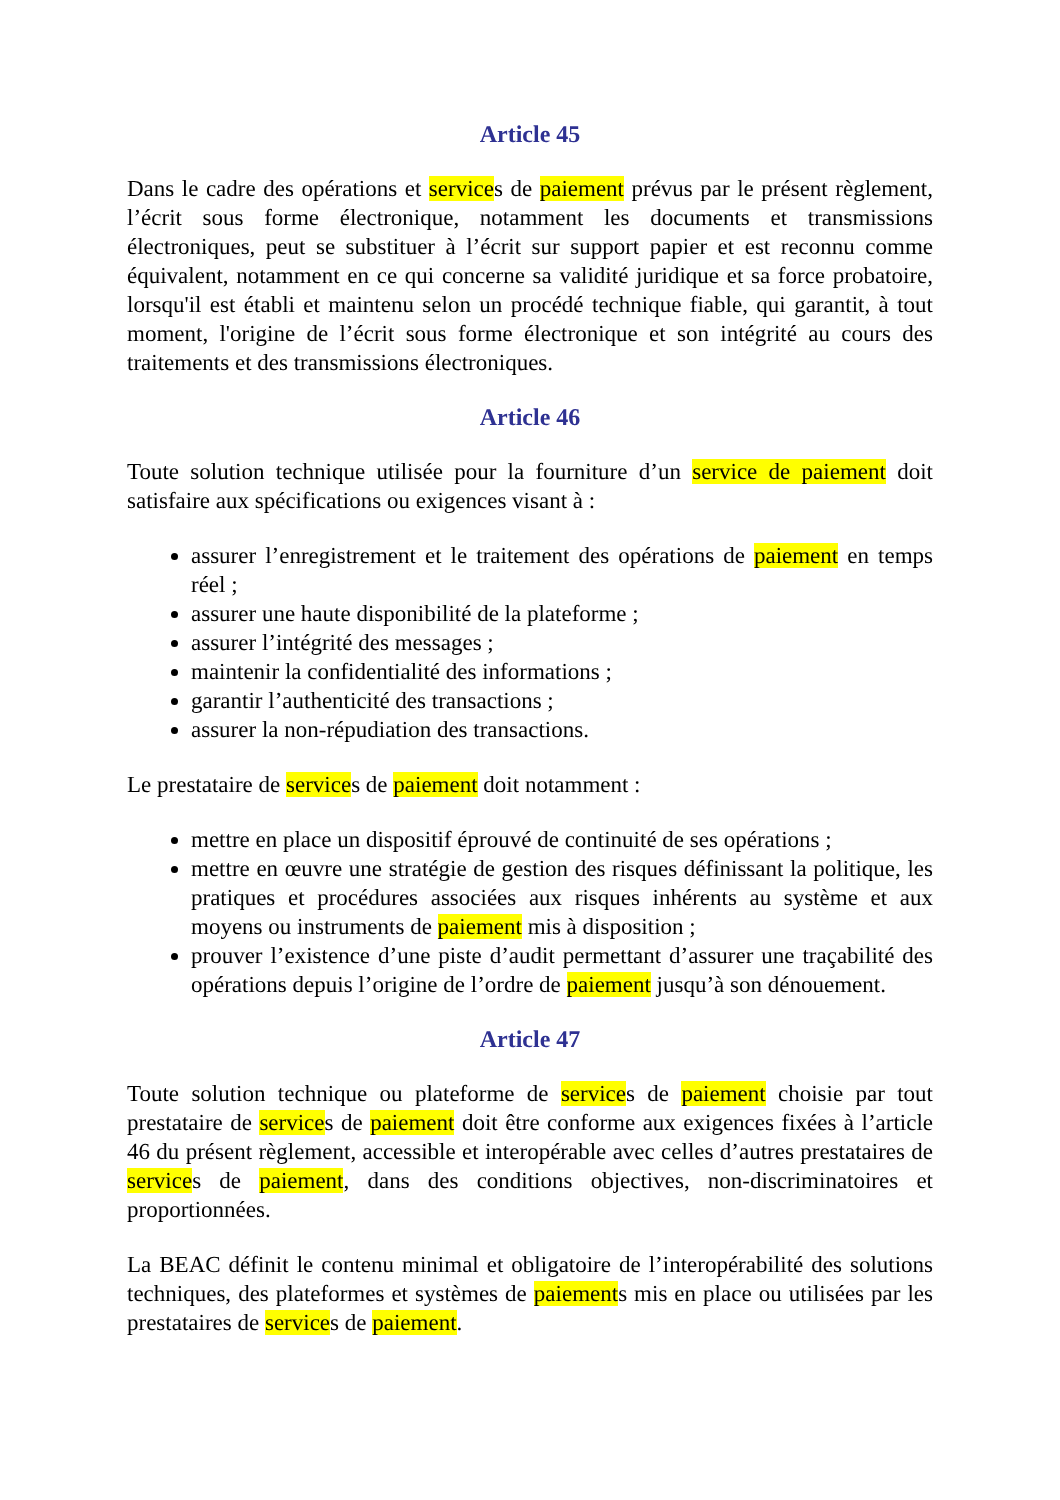Article 45
Dans le cadre des opérations et services de paiement prévus par le présent règlement, l’écrit sous forme électronique, notamment les documents et transmissions électroniques, peut se substituer à l’écrit sur support papier et est reconnu comme équivalent, notamment en ce qui concerne sa validité juridique et sa force probatoire, lorsqu'il est établi et maintenu selon un procédé technique fiable, qui garantit, à tout moment, l'origine de l’écrit sous forme électronique et son intégrité au cours des traitements et des transmissions électroniques.
Article 46
Toute solution technique utilisée pour la fourniture d’un service de paiement doit satisfaire aux spécifications ou exigences visant à :
assurer l’enregistrement et le traitement des opérations de paiement en temps réel ;
assurer une haute disponibilité de la plateforme ;
assurer l’intégrité des messages ;
maintenir la confidentialité des informations ;
garantir l’authenticité des transactions ;
assurer la non-répudiation des transactions.
Le prestataire de services de paiement doit notamment :
mettre en place un dispositif éprouvé de continuité de ses opérations ;
mettre en œuvre une stratégie de gestion des risques définissant la politique, les pratiques et procédures associées aux risques inhérents au système et aux moyens ou instruments de paiement mis à disposition ;
prouver l’existence d’une piste d’audit permettant d’assurer une traçabilité des opérations depuis l’origine de l’ordre de paiement jusqu’à son dénouement.
Article 47
Toute solution technique ou plateforme de services de paiement choisie par tout prestataire de services de paiement doit être conforme aux exigences fixées à l’article 46 du présent règlement, accessible et interopérable avec celles d’autres prestataires de services de paiement, dans des conditions objectives, non-discriminatoires et proportionnées.
La BEAC définit le contenu minimal et obligatoire de l’interopérabilité des solutions techniques, des plateformes et systèmes de paiements mis en place ou utilisées par les prestataires de services de paiement.